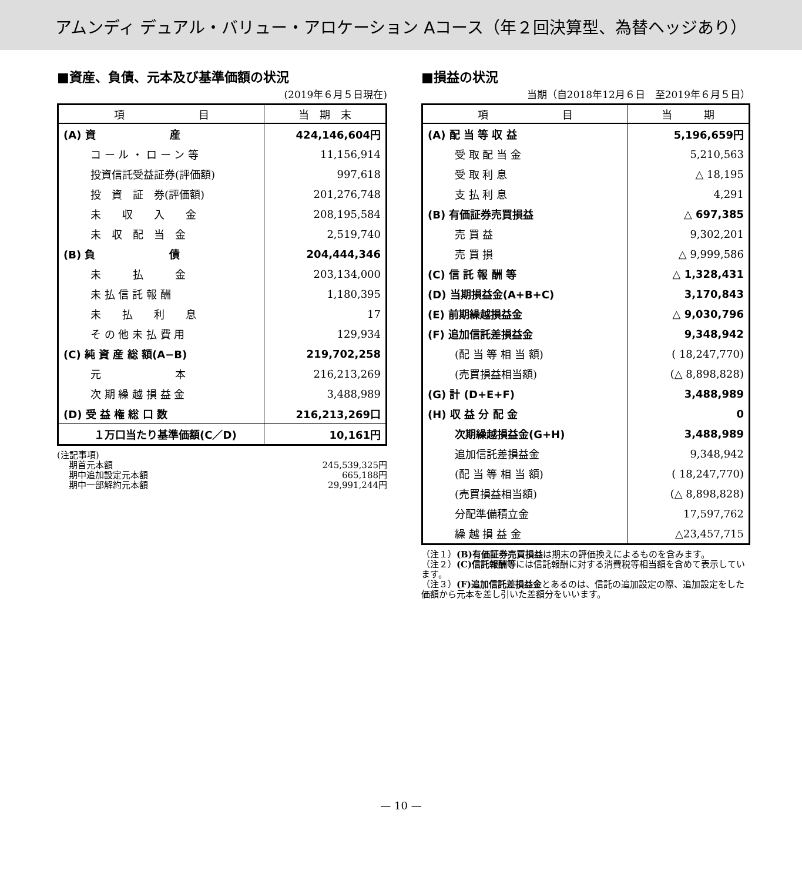アムンディ デュアル・バリュー・アロケーション Aコース（年２回決算型、為替ヘッジあり）
■資産、負債、元本及び基準価額の状況
(2019年６月５日現在)
| 項 目 | 当 期 末 |
| --- | --- |
| (A) 資 産 | 424,146,604円 |
| コ ー ル ・ ロ ー ン 等 | 11,156,914 |
| 投資信託受益証券(評価額) | 997,618 |
| 投 資 証 券(評価額) | 201,276,748 |
| 未 収 入 金 | 208,195,584 |
| 未 収 配 当 金 | 2,519,740 |
| (B) 負 債 | 204,444,346 |
| 未 払 金 | 203,134,000 |
| 未 払 信 託 報 酬 | 1,180,395 |
| 未 払 利 息 | 17 |
| そ の 他 未 払 費 用 | 129,934 |
| (C) 純 資 産 総 額(A−B) | 219,702,258 |
| 元 本 | 216,213,269 |
| 次 期 繰 越 損 益 金 | 3,488,989 |
| (D) 受 益 権 総 口 数 | 216,213,269口 |
| １万口当たり基準価額(C／D) | 10,161円 |
(注記事項)
期首元本額 245,539,325円
期中追加設定元本額 665,188円
期中一部解約元本額 29,991,244円
■損益の状況
当期（自2018年12月６日　至2019年６月５日）
| 項 目 | 当 期 |
| --- | --- |
| (A) 配 当 等 収 益 | 5,196,659円 |
| 受 取 配 当 金 | 5,210,563 |
| 受 取 利 息 | △ 18,195 |
| 支 払 利 息 | 4,291 |
| (B) 有価証券売買損益 | △ 697,385 |
| 売 買 益 | 9,302,201 |
| 売 買 損 | △ 9,999,586 |
| (C) 信 託 報 酬 等 | △ 1,328,431 |
| (D) 当期損益金(A+B+C) | 3,170,843 |
| (E) 前期繰越損益金 | △ 9,030,796 |
| (F) 追加信託差損益金 | 9,348,942 |
| (配 当 等 相 当 額) | ( 18,247,770) |
| (売買損益相当額) | (△ 8,898,828) |
| (G) 計 (D+E+F) | 3,488,989 |
| (H) 収 益 分 配 金 | 0 |
| 次期繰越損益金(G+H) | 3,488,989 |
| 追加信託差損益金 | 9,348,942 |
| (配 当 等 相 当 額) | ( 18,247,770) |
| (売買損益相当額) | (△ 8,898,828) |
| 分配準備積立金 | 17,597,762 |
| 繰 越 損 益 金 | △23,457,715 |
（注１）(B)有価証券売買損益は期末の評価換えによるものを含みます。
（注２）(C)信託報酬等には信託報酬に対する消費税等相当額を含めて表示しています。
（注３）(F)追加信託差損益金とあるのは、信託の追加設定の際、追加設定をした価額から元本を差し引いた差額分をいいます。
— 10 —